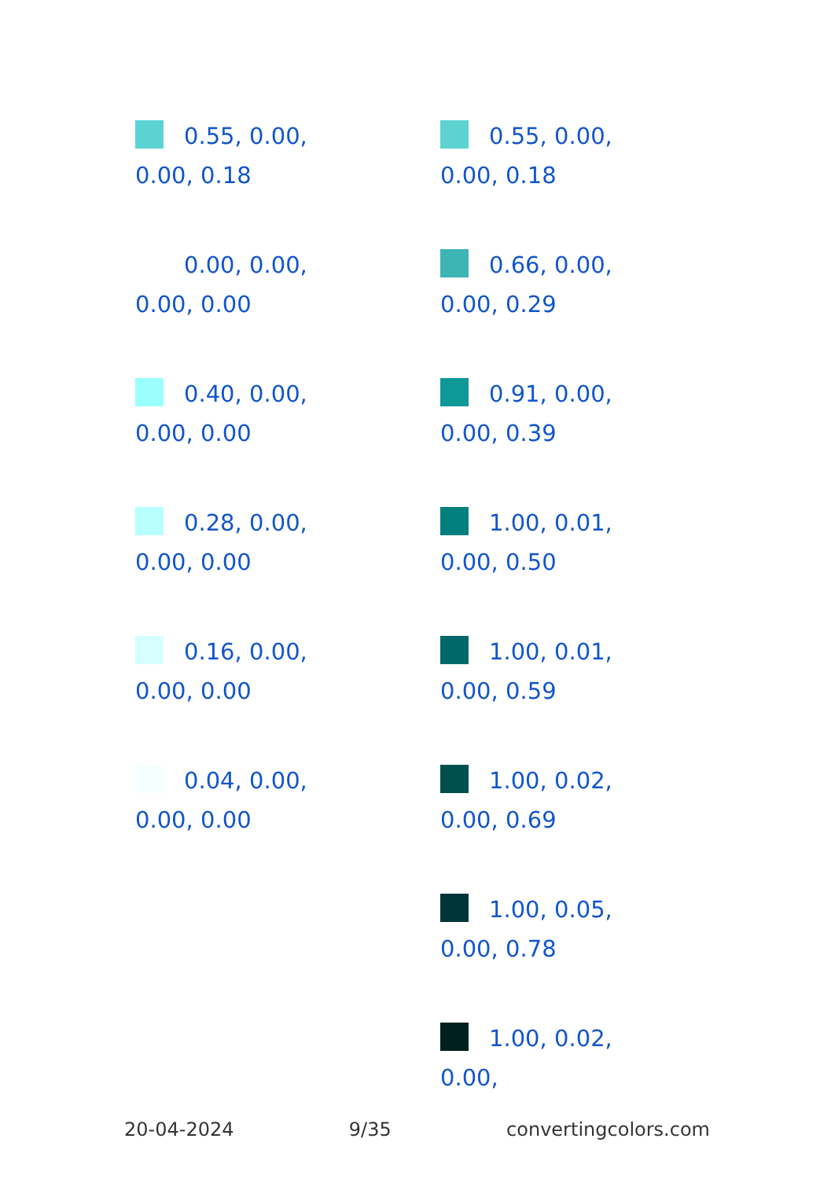0.55, 0.00, 0.00, 0.18
0.00, 0.00, 0.00, 0.00
0.40, 0.00, 0.00, 0.00
0.28, 0.00, 0.00, 0.00
0.16, 0.00, 0.00, 0.00
0.04, 0.00, 0.00, 0.00
0.55, 0.00, 0.00, 0.18
0.66, 0.00, 0.00, 0.29
0.91, 0.00, 0.00, 0.39
1.00, 0.01, 0.00, 0.50
1.00, 0.01, 0.00, 0.59
1.00, 0.02, 0.00, 0.69
1.00, 0.05, 0.00, 0.78
1.00, 0.02, 0.00,
20-04-2024 9/35 convertingcolors.com